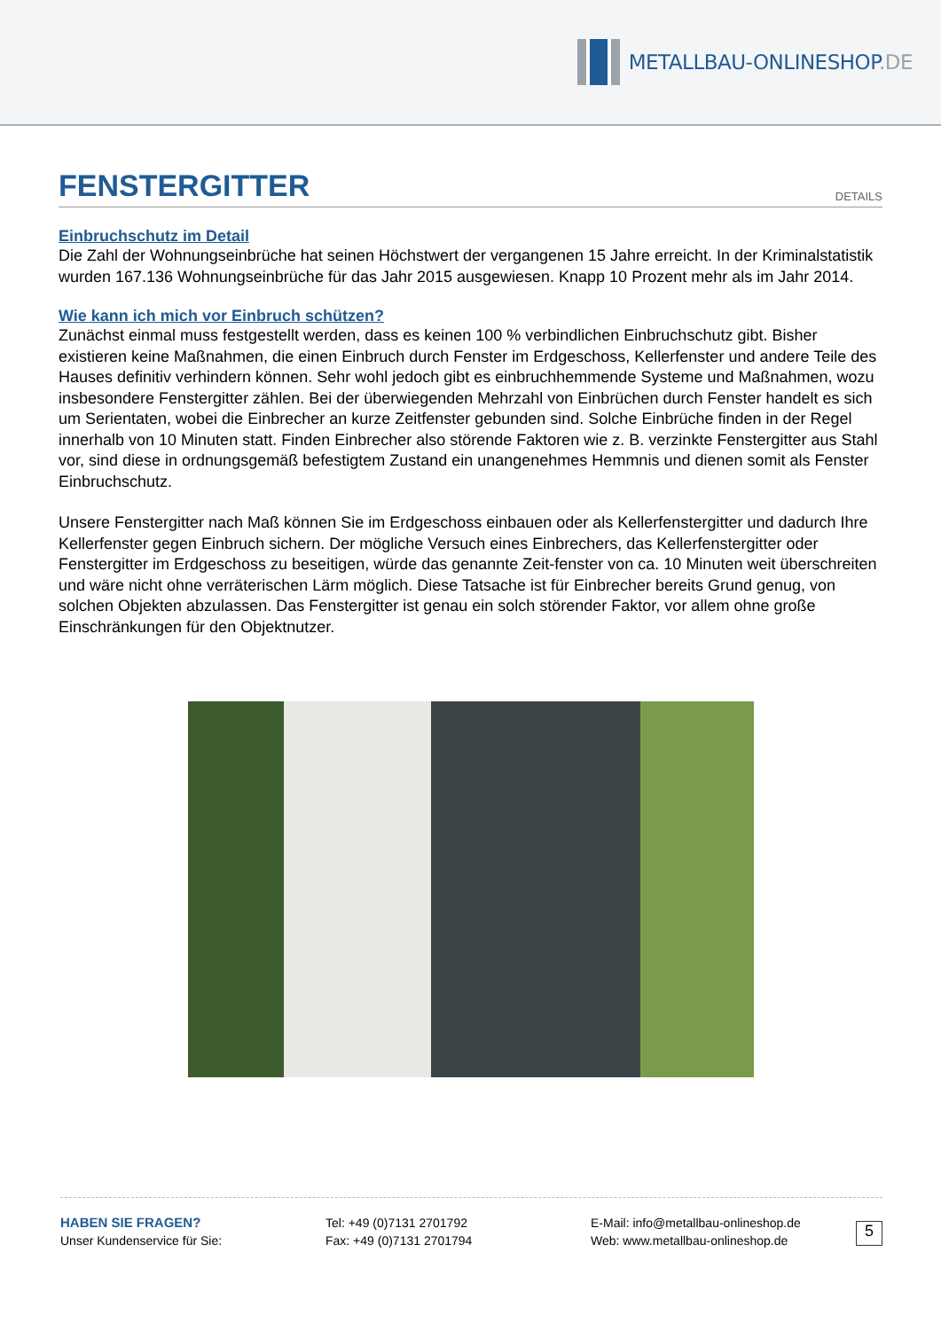METALLBAU-ONLINESHOP.DE
FENSTERGITTER
DETAILS
Einbruchschutz im Detail
Die Zahl der Wohnungseinbrüche hat seinen Höchstwert der vergangenen 15 Jahre erreicht. In der Kriminalstatistik wurden 167.136 Wohnungseinbrüche für das Jahr 2015 ausgewiesen. Knapp 10 Prozent mehr als im Jahr 2014.
Wie kann ich mich vor Einbruch schützen?
Zunächst einmal muss festgestellt werden, dass es keinen 100 % verbindlichen Einbruchschutz gibt. Bisher existieren keine Maßnahmen, die einen Einbruch durch Fenster im Erdgeschoss, Kellerfenster und andere Teile des Hauses definitiv verhindern können. Sehr wohl jedoch gibt es einbruchhemmende Systeme und Maßnahmen, wozu insbesondere Fenstergitter zählen. Bei der überwiegenden Mehrzahl von Einbrüchen durch Fenster handelt es sich um Serientaten, wobei die Einbrecher an kurze Zeitfenster gebunden sind. Solche Einbrüche finden in der Regel innerhalb von 10 Minuten statt. Finden Einbrecher also störende Faktoren wie z. B. verzinkte Fenstergitter aus Stahl vor, sind diese in ordnungsgemäß befestigtem Zustand ein unangenehmes Hemmnis und dienen somit als Fenster Einbruchschutz.
Unsere Fenstergitter nach Maß können Sie im Erdgeschoss einbauen oder als Kellerfenstergitter und dadurch Ihre Kellerfenster gegen Einbruch sichern. Der mögliche Versuch eines Einbrechers, das Kellerfenstergitter oder Fenstergitter im Erdgeschoss zu beseitigen, würde das genannte Zeit-fenster von ca. 10 Minuten weit überschreiten und wäre nicht ohne verräterischen Lärm möglich. Diese Tatsache ist für Einbrecher bereits Grund genug, von solchen Objekten abzulassen. Das Fenstergitter ist genau ein solch störender Faktor, vor allem ohne große Einschränkungen für den Objektnutzer.
HABEN SIE FRAGEN?
Unser Kundenservice für Sie:
Tel: +49 (0)7131 2701792
Fax: +49 (0)7131 2701794
E-Mail: info@metallbau-onlineshop.de
Web: www.metallbau-onlineshop.de
5